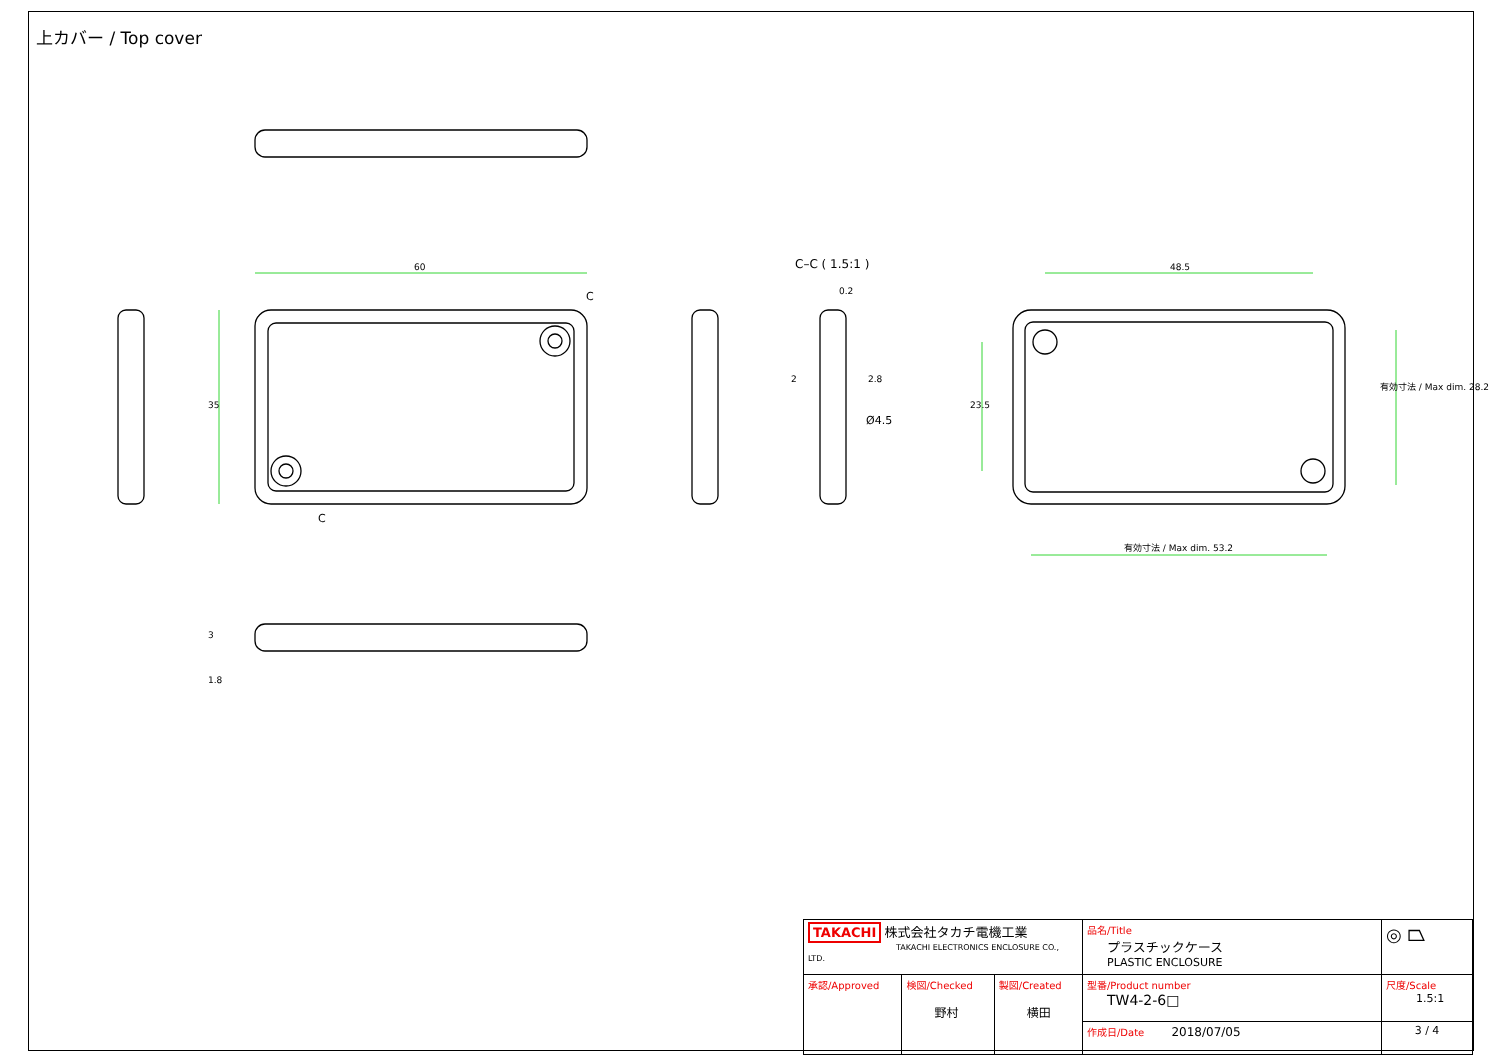上カバー / Top cover
60
35
C
C
C–C ( 1.5:1 )
0.2
2 2.8
Ø4.5
48.5
23.5
有効寸法 / Max dim. 28.2
有効寸法 / Max dim. 53.2
3
1.8
| TAKACHI 株式会社タカチ電機工業 TAKACHI ELECTRONICS ENCLOSURE CO., LTD. | | | 品名/Title プラスチックケース PLASTIC ENCLOSURE | ◎ ⏢ |
| 承認/Approved | 検図/Checked 野村 | 製図/Created 横田 | 型番/Product number TW4-2-6□ | 尺度/Scale 1.5:1 |
| | | | 作成日/Date 2018/07/05 | 3 / 4 |